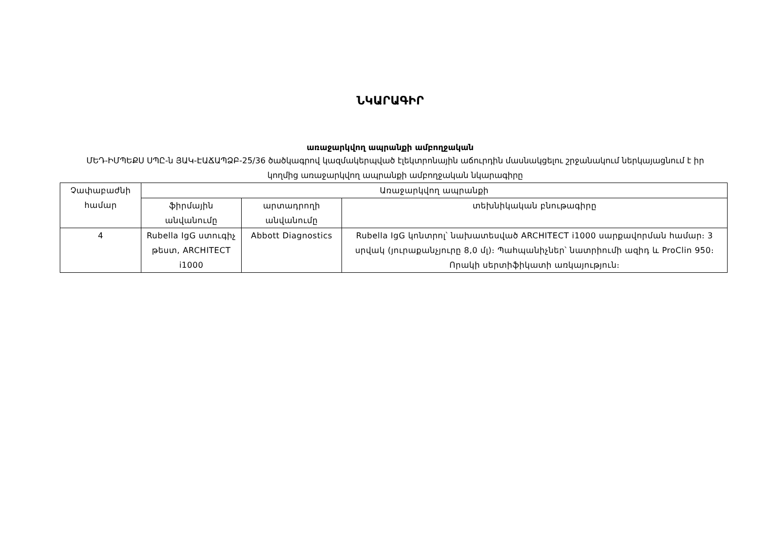ՆԿԱՐԱԳԻՐ
առաջարկվող ապրանքի ամբողջական
ՄԵԴ-ԻՄՊԵՔՍ ՍՊԸ-ն ՅԱԿ-ԷԱՃԱՊՁԲ-25/36 ծածկագրով կազմակերպված էլեկտրոնային աճուրդին մասնակցելու շրջանակում ներկայացնում է իր կողմից առաջարկվող ապրանքի ամբողջական նկարագիրը
| Չափաբաժնի համար | Առաջարկվող ապրանքի | | |
| --- | --- | --- | --- |
| | ֆիրմային անվանումը | արտադրողի անվանումը | տեխնիկական բնութագիրը |
| 4 | Rubella IgG ստուգիչ թեստ, ARCHITECT i1000 | Abbott Diagnostics | Rubella IgG կոնտրոլ՝ նախատեսված ARCHITECT i1000 սարքավորման համար։ 3 սրվակ (յուրաքանչյուրը 8,0 մլ)։ Պահպանիչներ՝ նատրիումի ազիդ և ProClin 950։ Որակի սերտիֆիկատի առկայություն։ |